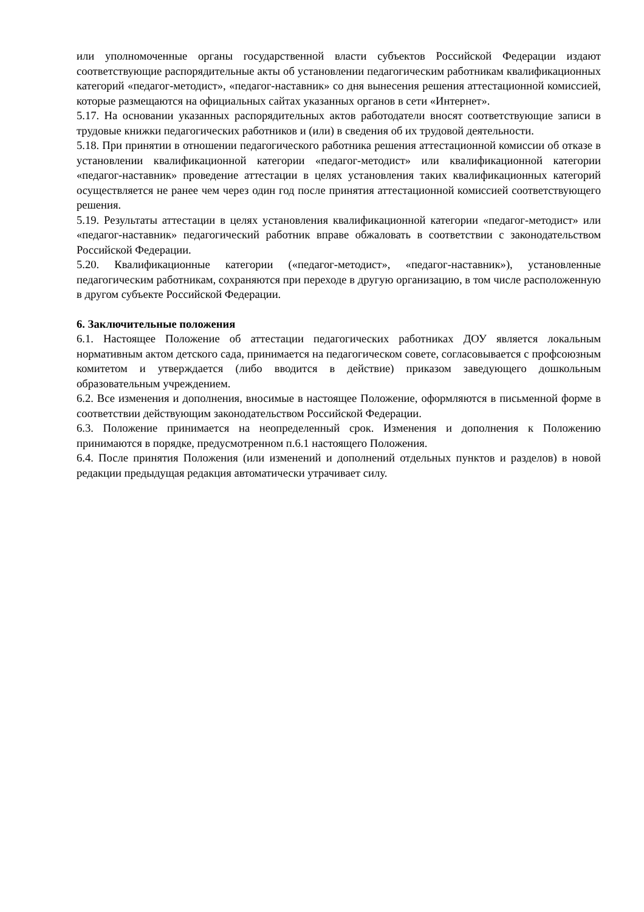или уполномоченные органы государственной власти субъектов Российской Федерации издают соответствующие распорядительные акты об установлении педагогическим работникам квалификационных категорий «педагог-методист», «педагог-наставник» со дня вынесения решения аттестационной комиссией, которые размещаются на официальных сайтах указанных органов в сети «Интернет».
5.17. На основании указанных распорядительных актов работодатели вносят соответствующие записи в трудовые книжки педагогических работников и (или) в сведения об их трудовой деятельности.
5.18. При принятии в отношении педагогического работника решения аттестационной комиссии об отказе в установлении квалификационной категории «педагог-методист» или квалификационной категории «педагог-наставник» проведение аттестации в целях установления таких квалификационных категорий осуществляется не ранее чем через один год после принятия аттестационной комиссией соответствующего решения.
5.19. Результаты аттестации в целях установления квалификационной категории «педагог-методист» или «педагог-наставник» педагогический работник вправе обжаловать в соответствии с законодательством Российской Федерации.
5.20. Квалификационные категории («педагог-методист», «педагог-наставник»), установленные педагогическим работникам, сохраняются при переходе в другую организацию, в том числе расположенную в другом субъекте Российской Федерации.
6. Заключительные положения
6.1. Настоящее Положение об аттестации педагогических работниках ДОУ является локальным нормативным актом детского сада, принимается на педагогическом совете, согласовывается с профсоюзным комитетом и утверждается (либо вводится в действие) приказом заведующего дошкольным образовательным учреждением.
6.2. Все изменения и дополнения, вносимые в настоящее Положение, оформляются в письменной форме в соответствии действующим законодательством Российской Федерации.
6.3. Положение принимается на неопределенный срок. Изменения и дополнения к Положению принимаются в порядке, предусмотренном п.6.1 настоящего Положения.
6.4. После принятия Положения (или изменений и дополнений отдельных пунктов и разделов) в новой редакции предыдущая редакция автоматически утрачивает силу.